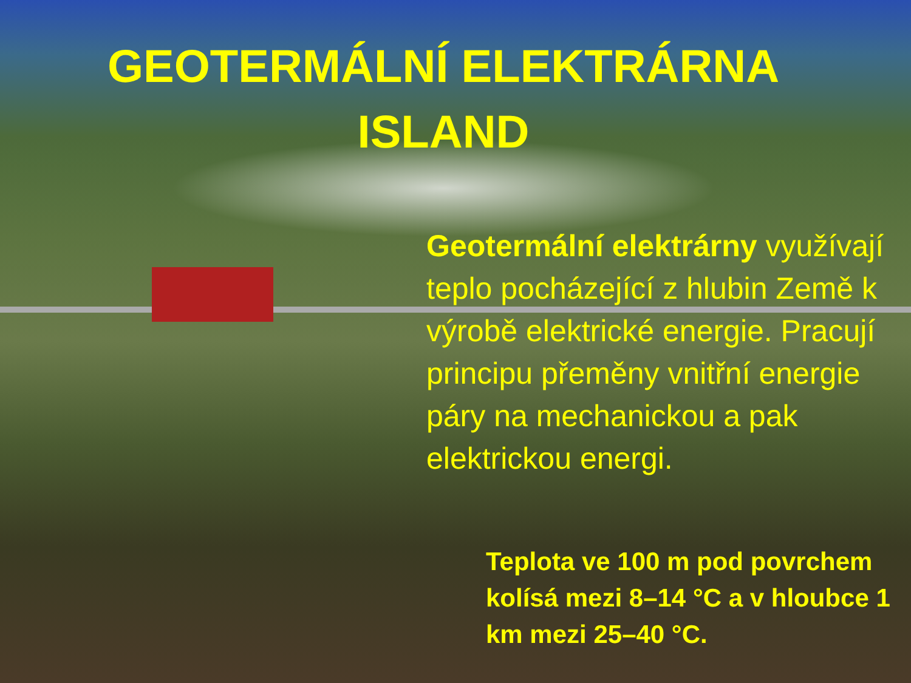GEOTERMÁLNÍ ELEKTRÁRNA
ISLAND
Geotermální elektrárny využívají teplo pocházející z hlubin Země k výrobě elektrické energie. Pracují principu přeměny vnitřní energie páry na mechanickou a pak elektrickou energi.
Teplota ve 100 m pod povrchem kolísá mezi 8–14 °C a v hloubce 1 km mezi 25–40 °C.